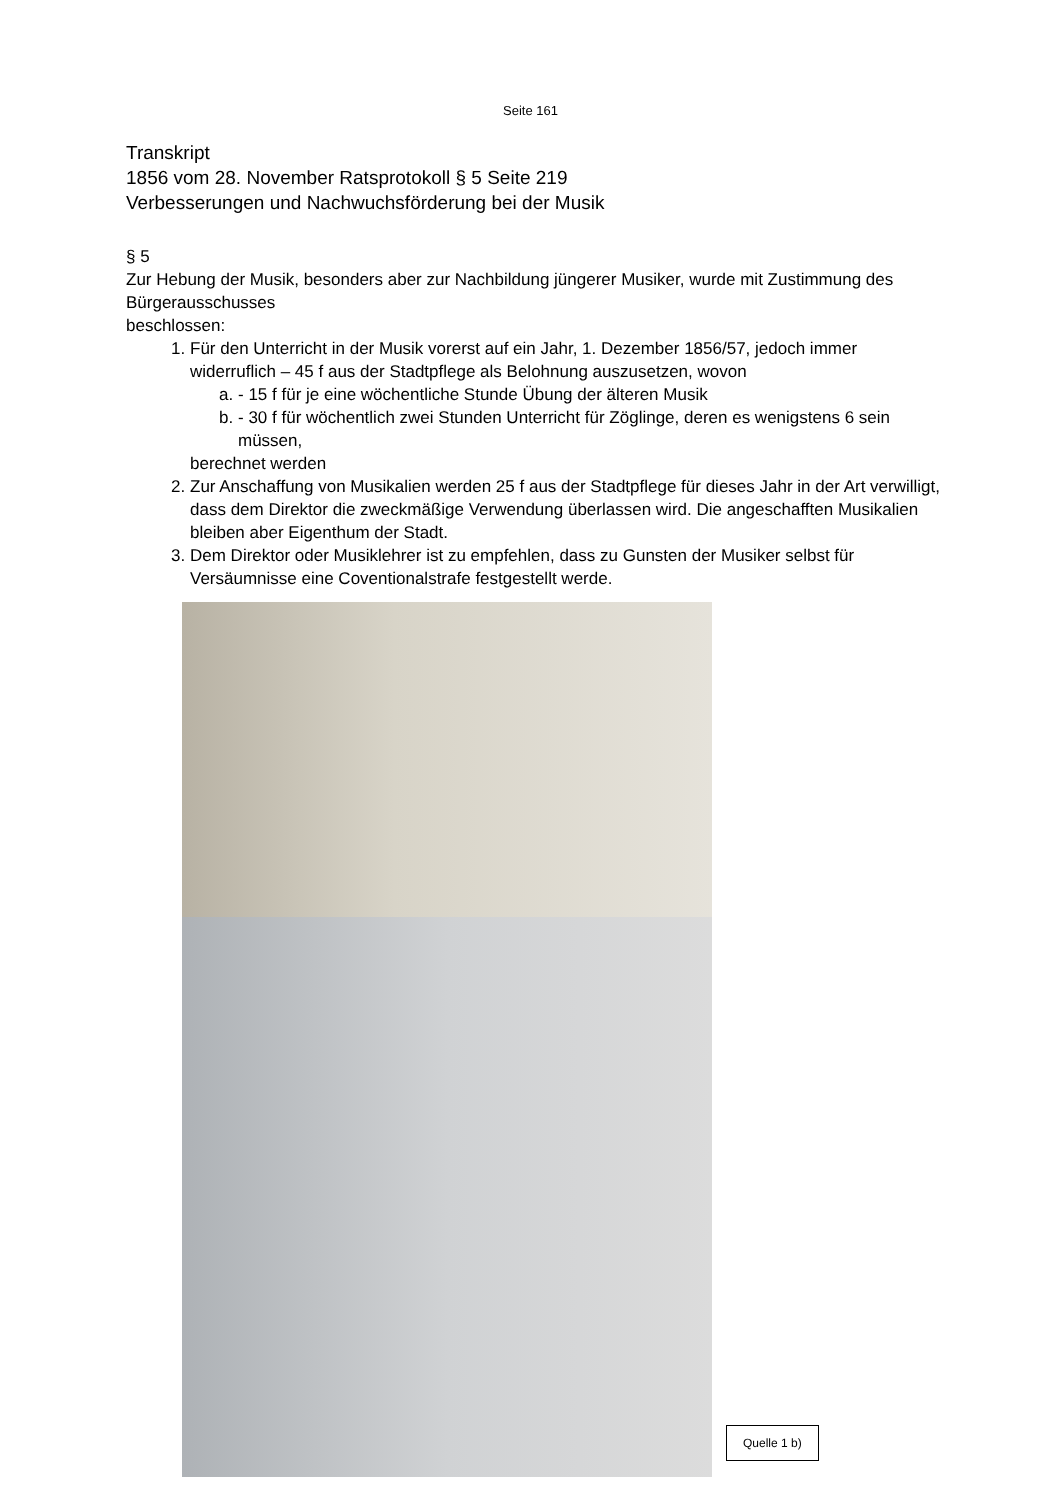Seite 161
Transkript
1856 vom 28. November Ratsprotokoll § 5 Seite 219
Verbesserungen und Nachwuchsförderung bei der Musik
§ 5
Zur Hebung der Musik, besonders aber zur Nachbildung jüngerer Musiker, wurde mit Zustimmung des Bürgerausschusses
beschlossen:
1. Für den Unterricht in der Musik vorerst auf ein Jahr, 1. Dezember 1856/57, jedoch immer widerruflich – 45 f aus der Stadtpflege als Belohnung auszusetzen, wovon
a. - 15 f für je eine wöchentliche Stunde Übung der älteren Musik
b. - 30 f für wöchentlich zwei Stunden Unterricht für Zöglinge, deren es wenigstens 6 sein müssen,
berechnet werden
2. Zur Anschaffung von Musikalien werden 25 f aus der Stadtpflege für dieses Jahr in der Art verwilligt, dass dem Direktor die zweckmäßige Verwendung überlassen wird. Die angeschafften Musikalien bleiben aber Eigenthum der Stadt.
3. Dem Direktor oder Musiklehrer ist zu empfehlen, dass zu Gunsten der Musiker selbst für Versäumnisse eine Coventionalstrafe festgestellt werde.
Quelle 1 b)